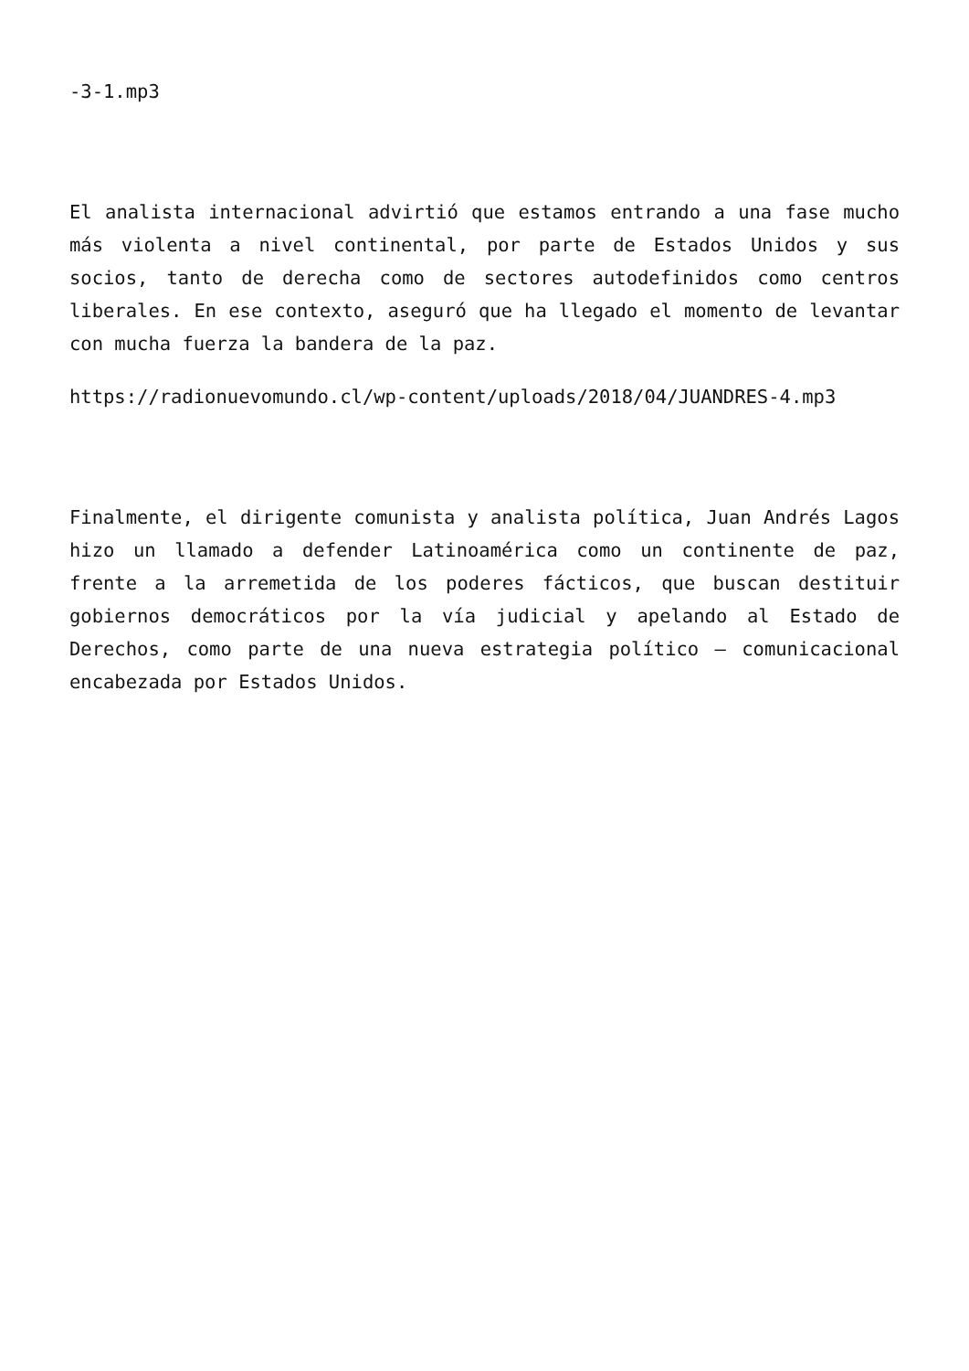-3-1.mp3
El analista internacional advirtió que estamos entrando a una fase mucho más violenta a nivel continental, por parte de Estados Unidos y sus socios, tanto de derecha como de sectores autodefinidos como centros liberales. En ese contexto, aseguró que ha llegado el momento de levantar con mucha fuerza la bandera de la paz.
https://radionuevomundo.cl/wp-content/uploads/2018/04/JUANDRES-4.mp3
Finalmente, el dirigente comunista y analista política, Juan Andrés Lagos hizo un llamado a defender Latinoamérica como un continente de paz, frente a la arremetida de los poderes fácticos, que buscan destituir gobiernos democráticos por la vía judicial y apelando al Estado de Derechos, como parte de una nueva estrategia político – comunicacional encabezada por Estados Unidos.